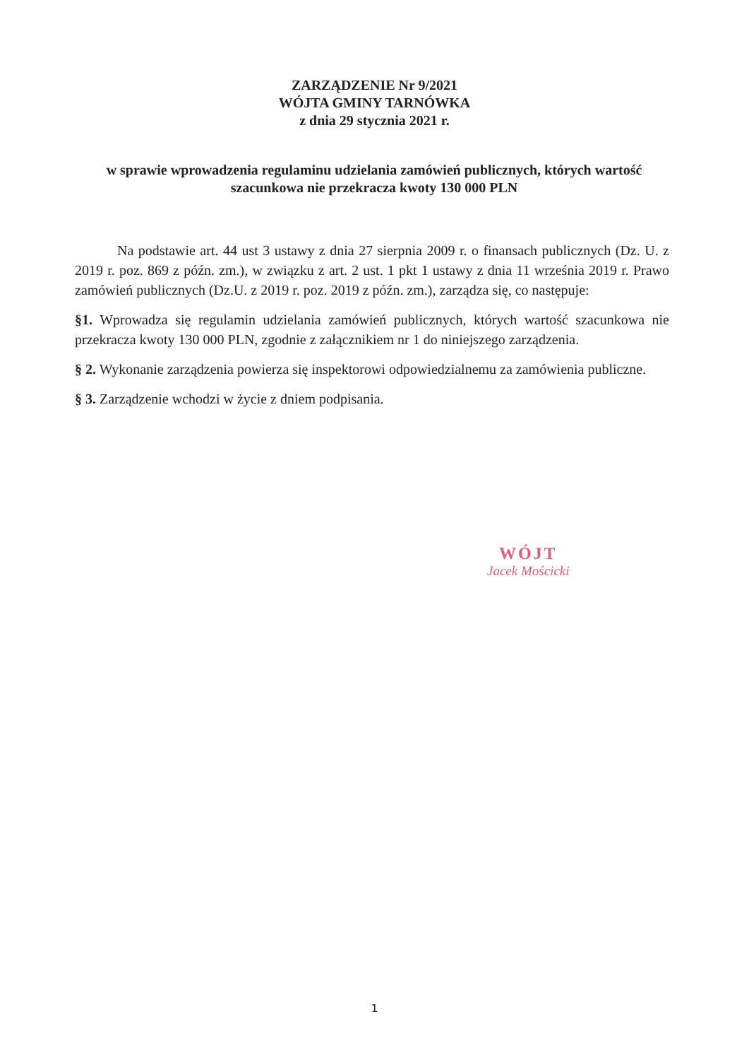ZARZĄDZENIE Nr 9/2021
WÓJTA GMINY TARNÓWKA
z dnia 29 stycznia 2021 r.
w sprawie wprowadzenia regulaminu udzielania zamówień publicznych, których wartość szacunkowa nie przekracza kwoty 130 000 PLN
Na podstawie art. 44 ust 3 ustawy z dnia 27 sierpnia 2009 r. o finansach publicznych (Dz. U. z 2019 r. poz. 869 z późn. zm.), w związku z art. 2 ust. 1 pkt 1 ustawy z dnia 11 września 2019 r. Prawo zamówień publicznych (Dz.U. z 2019 r. poz. 2019 z późn. zm.), zarządza się, co następuje:
§1. Wprowadza się regulamin udzielania zamówień publicznych, których wartość szacunkowa nie przekracza kwoty 130 000 PLN, zgodnie z załącznikiem nr 1 do niniejszego zarządzenia.
§ 2. Wykonanie zarządzenia powierza się inspektorowi odpowiedzialnemu za zamówienia publiczne.
§ 3. Zarządzenie wchodzi w życie z dniem podpisania.
WÓJT
Jacek Mościcki
1